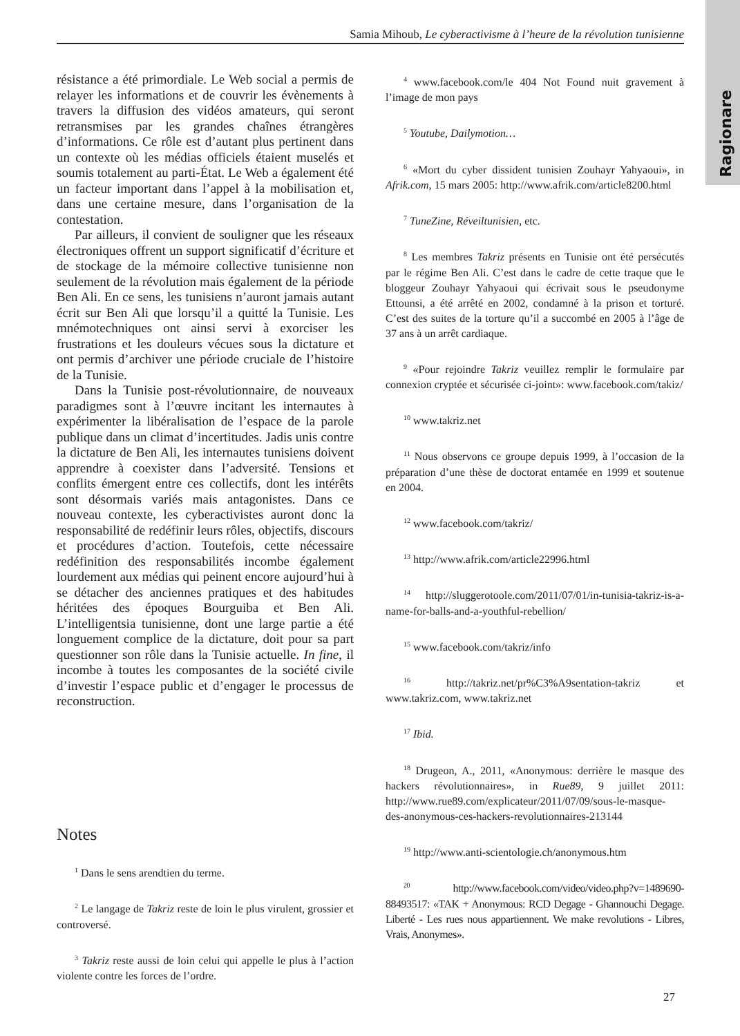Ragionare
Samia Mihoub, Le cyberactivisme à l’heure de la révolution tunisienne
résistance a été primordiale. Le Web social a permis de relayer les informations et de couvrir les évènements à travers la diffusion des vidéos amateurs, qui seront retransmises par les grandes chaînes étrangères d’informations. Ce rôle est d’autant plus pertinent dans un contexte où les médias officiels étaient muselés et soumis totalement au parti-État. Le Web a également été un facteur important dans l’appel à la mobilisation et, dans une certaine mesure, dans l’organisation de la contestation.
Par ailleurs, il convient de souligner que les réseaux électroniques offrent un support significatif d’écriture et de stockage de la mémoire collective tunisienne non seulement de la révolution mais également de la période Ben Ali. En ce sens, les tunisiens n’auront jamais autant écrit sur Ben Ali que lorsqu’il a quitté la Tunisie. Les mnémotechniques ont ainsi servi à exorciser les frustrations et les douleurs vécues sous la dictature et ont permis d’archiver une période cruciale de l’histoire de la Tunisie.
Dans la Tunisie post-révolutionnaire, de nouveaux paradigmes sont à l’œuvre incitant les internautes à expérimenter la libéralisation de l’espace de la parole publique dans un climat d’incertitudes. Jadis unis contre la dictature de Ben Ali, les internautes tunisiens doivent apprendre à coexister dans l’adversité. Tensions et conflits émergent entre ces collectifs, dont les intérêts sont désormais variés mais antagonistes. Dans ce nouveau contexte, les cyberactivistes auront donc la responsabilité de redéfinir leurs rôles, objectifs, discours et procédures d’action. Toutefois, cette nécessaire redéfinition des responsabilités incombe également lourdement aux médias qui peinent encore aujourd’hui à se détacher des anciennes pratiques et des habitudes héritées des époques Bourguiba et Ben Ali. L’intelligentsia tunisienne, dont une large partie a été longuement complice de la dictature, doit pour sa part questionner son rôle dans la Tunisie actuelle. In fine, il incombe à toutes les composantes de la société civile d’investir l’espace public et d’engager le processus de reconstruction.
Notes
<sup>1</sup> Dans le sens arendtien du terme.
<sup>2</sup> Le langage de Takriz reste de loin le plus virulent, grossier et controversé.
<sup>3</sup> Takriz reste aussi de loin celui qui appelle le plus à l’action violente contre les forces de l’ordre.
<sup>4</sup> www.facebook.com/le 404 Not Found nuit gravement à l’image de mon pays
<sup>5</sup> Youtube, Dailymotion…
<sup>6</sup> «Mort du cyber dissident tunisien Zouhayr Yahyaoui», in Afrik.com, 15 mars 2005: http://www.afrik.com/article8200.html
<sup>7</sup> TuneZine, Réveiltunisien, etc.
<sup>8</sup> Les membres Takriz présents en Tunisie ont été persécutés par le régime Ben Ali. C’est dans le cadre de cette traque que le bloggeur Zouhayr Yahyaoui qui écrivait sous le pseudonyme Ettounsi, a été arrêté en 2002, condamné à la prison et torturé. C’est des suites de la torture qu’il a succombé en 2005 à l’âge de 37 ans à un arrêt cardiaque.
<sup>9</sup> «Pour rejoindre Takriz veuillez remplir le formulaire par connexion cryptée et sécurisée ci-joint»: www.facebook.com/takiz/
<sup>10</sup> www.takriz.net
<sup>11</sup> Nous observons ce groupe depuis 1999, à l’occasion de la préparation d’une thèse de doctorat entamée en 1999 et soutenue en 2004.
<sup>12</sup> www.facebook.com/takriz/
<sup>13</sup> http://www.afrik.com/article22996.html
<sup>14</sup> http://sluggerotoole.com/2011/07/01/in-tunisia-takriz-is-a-name-for-balls-and-a-youthful-rebellion/
<sup>15</sup> www.facebook.com/takriz/info
<sup>16</sup> http://takriz.net/pr%C3%A9sentation-takriz et www.takriz.com, www.takriz.net
<sup>17</sup> Ibid.
<sup>18</sup> Drugeon, A., 2011, «Anonymous: derrière le masque des hackers révolutionnaires», in Rue89, 9 juillet 2011: http://www.rue89.com/explicateur/2011/07/09/sous-le-masque-des-anonymous-ces-hackers-revolutionnaires-213144
<sup>19</sup> http://www.anti-scientologie.ch/anonymous.htm
<sup>20</sup> http://www.facebook.com/video/video.php?v=1489690-88493517: «TAK + Anonymous: RCD Degage - Ghannouchi Degage. Liberté - Les rues nous appartiennent. We make revolutions - Libres, Vrais, Anonymes».
27